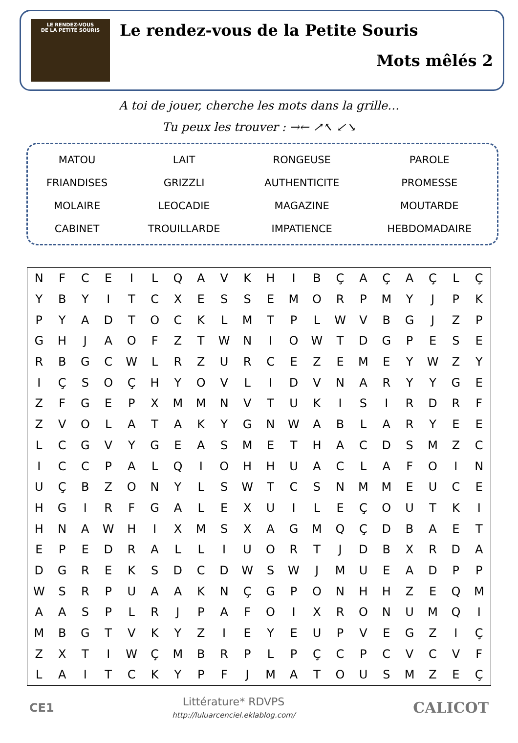LE RENDEZ-VOUS
DE LA PETITE SOURIS
Le rendez-vous de la Petite Souris
Mots mêlés 2
A toi de jouer, cherche les mots dans la grille…
Tu peux les trouver : →← ↗↖ ↙↘
| MATOU | LAIT | RONGEUSE | PAROLE |
| FRIANDISES | GRIZZLI | AUTHENTICITE | PROMESSE |
| MOLAIRE | LEOCADIE | MAGAZINE | MOUTARDE |
| CABINET | TROUILLARDE | IMPATIENCE | HEBDOMADAIRE |
| N | F | C | E | I | L | Q | A | V | K | H | I | B | Ç | A | Ç | A | Ç | L | Ç |
| Y | B | Y | I | T | C | X | E | S | S | E | M | O | R | P | M | Y | J | P | K |
| P | Y | A | D | T | O | C | K | L | M | T | P | L | W | V | B | G | J | Z | P |
| G | H | J | A | O | F | Z | T | W | N | I | O | W | T | D | G | P | E | S | E |
| R | B | G | C | W | L | R | Z | U | R | C | E | Z | E | M | E | Y | W | Z | Y |
| I | Ç | S | O | Ç | H | Y | O | V | L | I | D | V | N | A | R | Y | Y | G | E |
| Z | F | G | E | P | X | M | M | N | V | T | U | K | I | S | I | R | D | R | F |
| Z | V | O | L | A | T | A | K | Y | G | N | W | A | B | L | A | R | Y | E | E |
| L | C | G | V | Y | G | E | A | S | M | E | T | H | A | C | D | S | M | Z | C |
| I | C | C | P | A | L | Q | I | O | H | H | U | A | C | L | A | F | O | I | N |
| U | Ç | B | Z | O | N | Y | L | S | W | T | C | S | N | M | M | E | U | C | E |
| H | G | I | R | F | G | A | L | E | X | U | I | L | E | Ç | O | U | T | K | I |
| H | N | A | W | H | I | X | M | S | X | A | G | M | Q | Ç | D | B | A | E | T |
| E | P | E | D | R | A | L | L | I | U | O | R | T | J | D | B | X | R | D | A |
| D | G | R | E | K | S | D | C | D | W | S | W | J | M | U | E | A | D | P | P |
| W | S | R | P | U | A | A | K | N | Ç | G | P | O | N | H | H | Z | E | Q | M |
| A | A | S | P | L | R | J | P | A | F | O | I | X | R | O | N | U | M | Q | I |
| M | B | G | T | V | K | Y | Z | I | E | Y | E | U | P | V | E | G | Z | I | Ç |
| Z | X | T | I | W | Ç | M | B | R | P | L | P | Ç | C | P | C | V | C | V | F |
| L | A | I | T | C | K | Y | P | F | J | M | A | T | O | U | S | M | Z | E | Ç |
CE1
Littérature* RDVPS
http://luluarcenciel.eklablog.com/
CALICOT